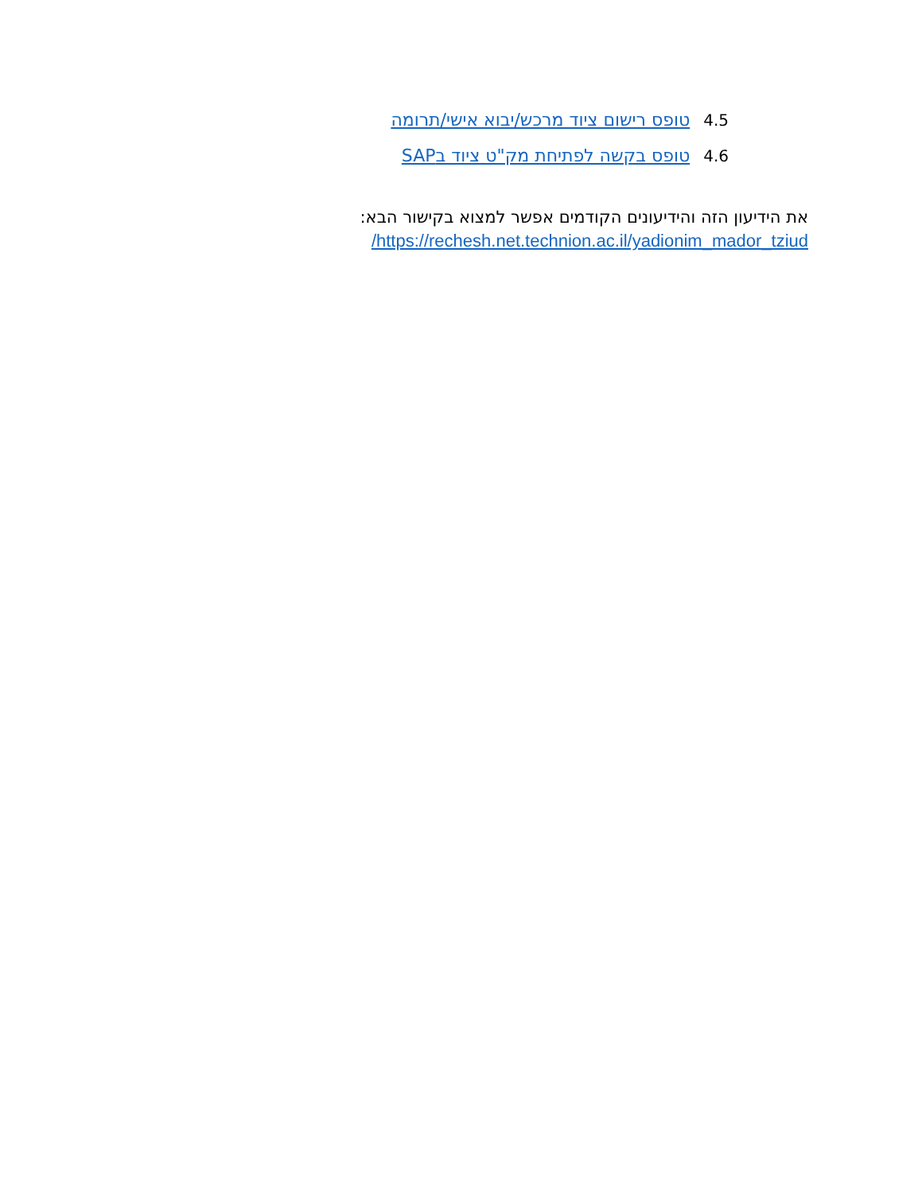4.5 טופס רישום ציוד מרכש/יבוא אישי/תרומה
4.6 טופס בקשה לפתיחת מק"ט ציוד בSAP
את הידיעון הזה והידיעונים הקודמים אפשר למצוא בקישור הבא:
https://rechesh.net.technion.ac.il/yadionim_mador_tziud/